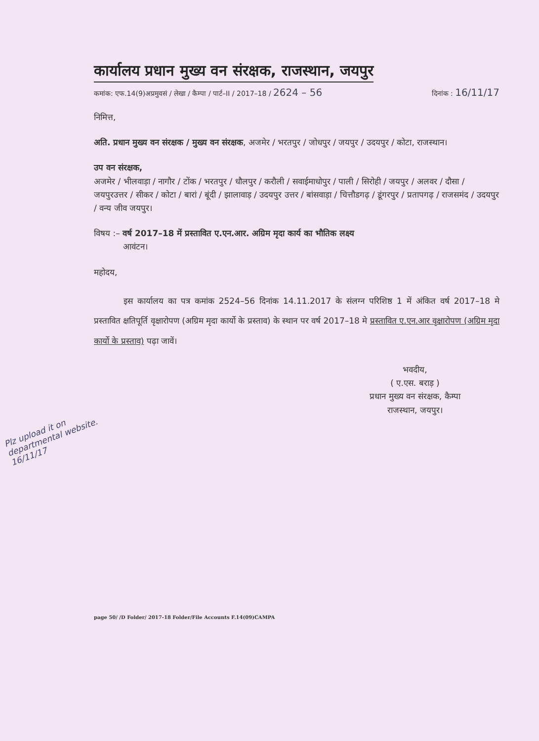कार्यालय प्रधान मुख्य वन संरक्षक, राजस्थान, जयपुर
कमांक: एफ.14(9)अप्रमुवसं / लेखा / कैम्पा / पार्ट–II / 2017–18 / 2624 – 56 दिनांक : 16/11/17
निमित्त,
अति. प्रधान मुख्य वन संरक्षक / मुख्य वन संरक्षक, अजमेर / भरतपुर / जोधपुर / जयपुर / उदयपुर / कोटा, राजस्थान।
उप वन संरक्षक,
अजमेर / भीलवाड़ा / नागौर / टोंक / भरतपुर / धौलपुर / करौली / सवाईमाधोपुर / पाली / सिरोही / जयपुर / अलवर / दौसा / जयपुरउत्तर / सीकर / कोटा / बारां / बूंदी / झालावाड़ / उदयपुर उत्तर / बांसवाड़ा / चित्तौडगढ़ / डूंगरपुर / प्रतापगढ़ / राजसमंद / उदयपुर / वन्य जीव जयपुर।
विषय :– वर्ष 2017–18 में प्रस्तावित ए.एन.आर. अग्रिम मृदा कार्य का भौतिक लक्ष्य
आवंटन।
महोदय,
इस कार्यालय का पत्र कमांक 2524–56 दिनांक 14.11.2017 के संलग्न परिशिष्ठ 1 में अंकित वर्ष 2017–18 मे प्रस्तावित क्षतिपूर्ति वृक्षारोपण (अग्रिम मृदा कार्यो के प्रस्ताव) के स्थान पर वर्ष 2017–18 मे प्रस्तावित ए.एन.आर वृक्षारोपण (अग्रिम मृदा कार्यो के प्रस्ताव) पढ़ा जावें।
भवदीय,
( ए.एस. बराड़ )
प्रधान मुख्य वन संरक्षक, कैम्पा
राजस्थान, जयपुर।
Plz upload it on departmental website.
16/11/17
page 50/ /D Folder/ 2017-18 Folder/File Accounts F.14(09)CAMPA